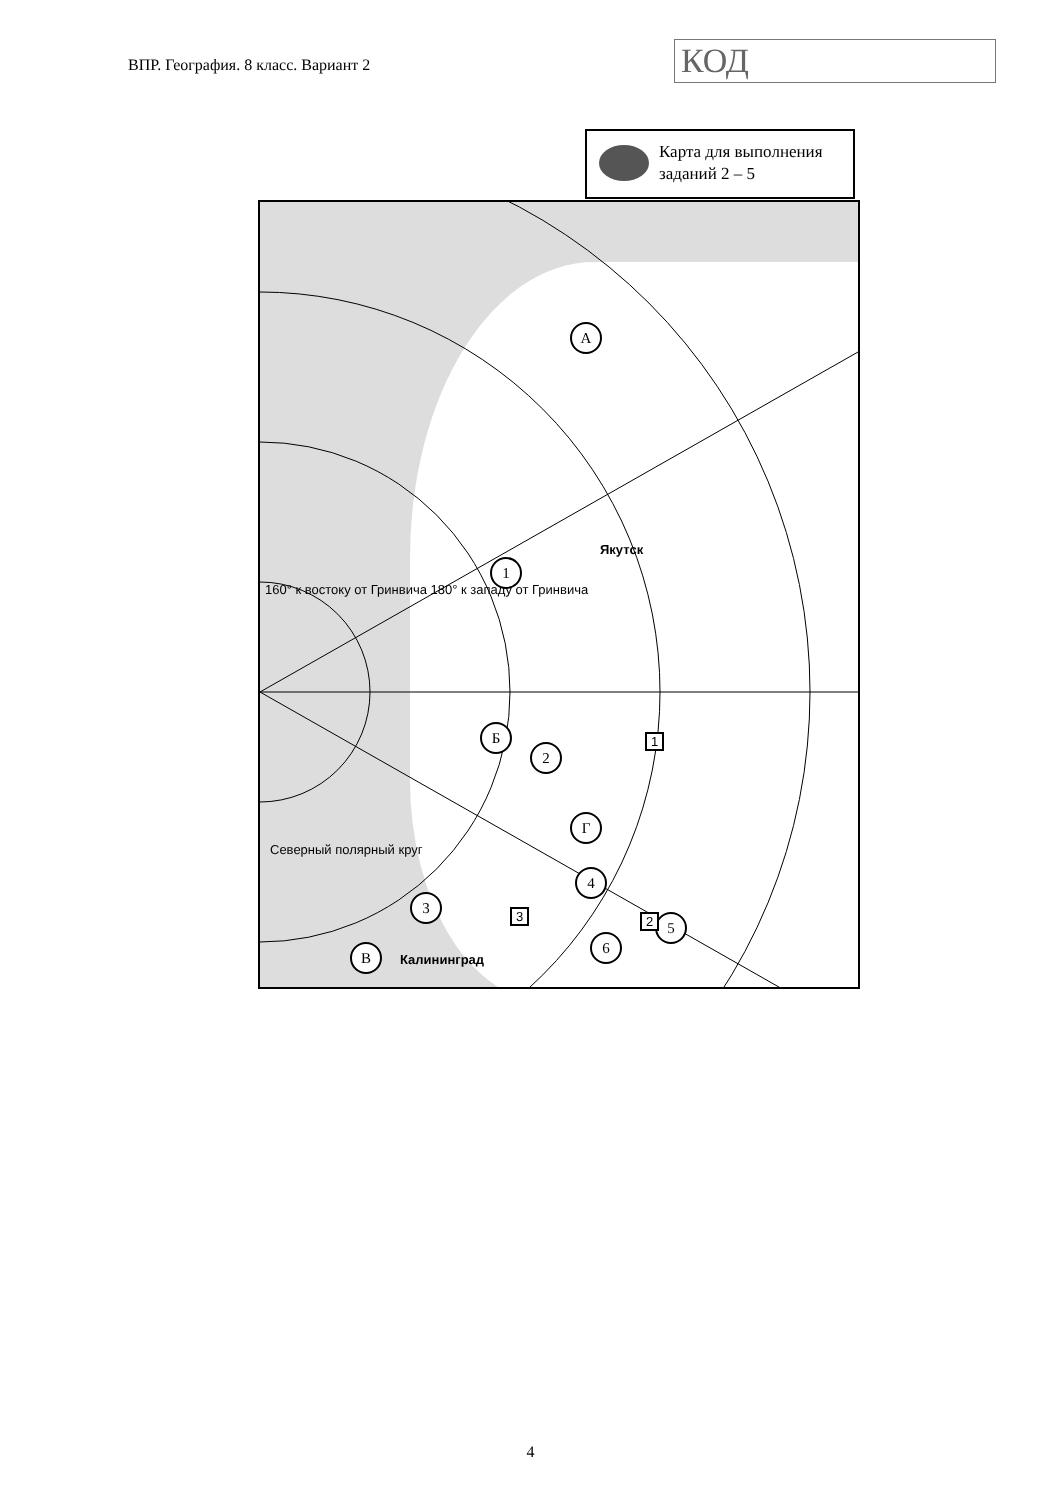ВПР. География. 8 класс. Вариант 2
КОД
Карта для выполнения заданий 2 – 5
А
Б
В
Г
1
2
3
4
5
6
Якутск
Калининград
Северный полярный круг
160° к востоку от Гринвича 180° к западу от Гринвича
1
2
3
4